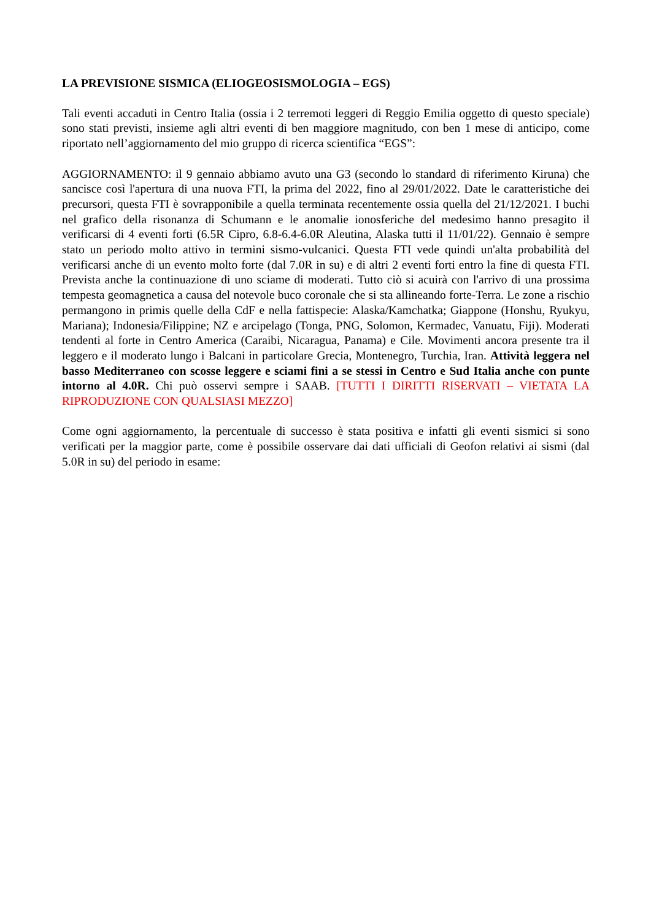LA PREVISIONE SISMICA (ELIOGEOSISMOLOGIA – EGS)
Tali eventi accaduti in Centro Italia (ossia i 2 terremoti leggeri di Reggio Emilia oggetto di questo speciale) sono stati previsti, insieme agli altri eventi di ben maggiore magnitudo, con ben 1 mese di anticipo, come riportato nell’aggiornamento del mio gruppo di ricerca scientifica “EGS”:
AGGIORNAMENTO: il 9 gennaio abbiamo avuto una G3 (secondo lo standard di riferimento Kiruna) che sancisce così l'apertura di una nuova FTI, la prima del 2022, fino al 29/01/2022. Date le caratteristiche dei precursori, questa FTI è sovrapponibile a quella terminata recentemente ossia quella del 21/12/2021. I buchi nel grafico della risonanza di Schumann e le anomalie ionosferiche del medesimo hanno presagito il verificarsi di 4 eventi forti (6.5R Cipro, 6.8-6.4-6.0R Aleutina, Alaska tutti il 11/01/22). Gennaio è sempre stato un periodo molto attivo in termini sismo-vulcanici. Questa FTI vede quindi un'alta probabilità del verificarsi anche di un evento molto forte (dal 7.0R in su) e di altri 2 eventi forti entro la fine di questa FTI. Prevista anche la continuazione di uno sciame di moderati. Tutto ciò si acuirà con l'arrivo di una prossima tempesta geomagnetica a causa del notevole buco coronale che si sta allineando forte-Terra. Le zone a rischio permangono in primis quelle della CdF e nella fattispecie: Alaska/Kamchatka; Giappone (Honshu, Ryukyu, Mariana); Indonesia/Filippine; NZ e arcipelago (Tonga, PNG, Solomon, Kermadec, Vanuatu, Fiji). Moderati tendenti al forte in Centro America (Caraibi, Nicaragua, Panama) e Cile. Movimenti ancora presente tra il leggero e il moderato lungo i Balcani in particolare Grecia, Montenegro, Turchia, Iran. Attività leggera nel basso Mediterraneo con scosse leggere e sciami fini a se stessi in Centro e Sud Italia anche con punte intorno al 4.0R. Chi può osservi sempre i SAAB. [TUTTI I DIRITTI RISERVATI – VIETATA LA RIPRODUZIONE CON QUALSIASI MEZZO]
Come ogni aggiornamento, la percentuale di successo è stata positiva e infatti gli eventi sismici si sono verificati per la maggior parte, come è possibile osservare dai dati ufficiali di Geofon relativi ai sismi (dal 5.0R in su) del periodo in esame: